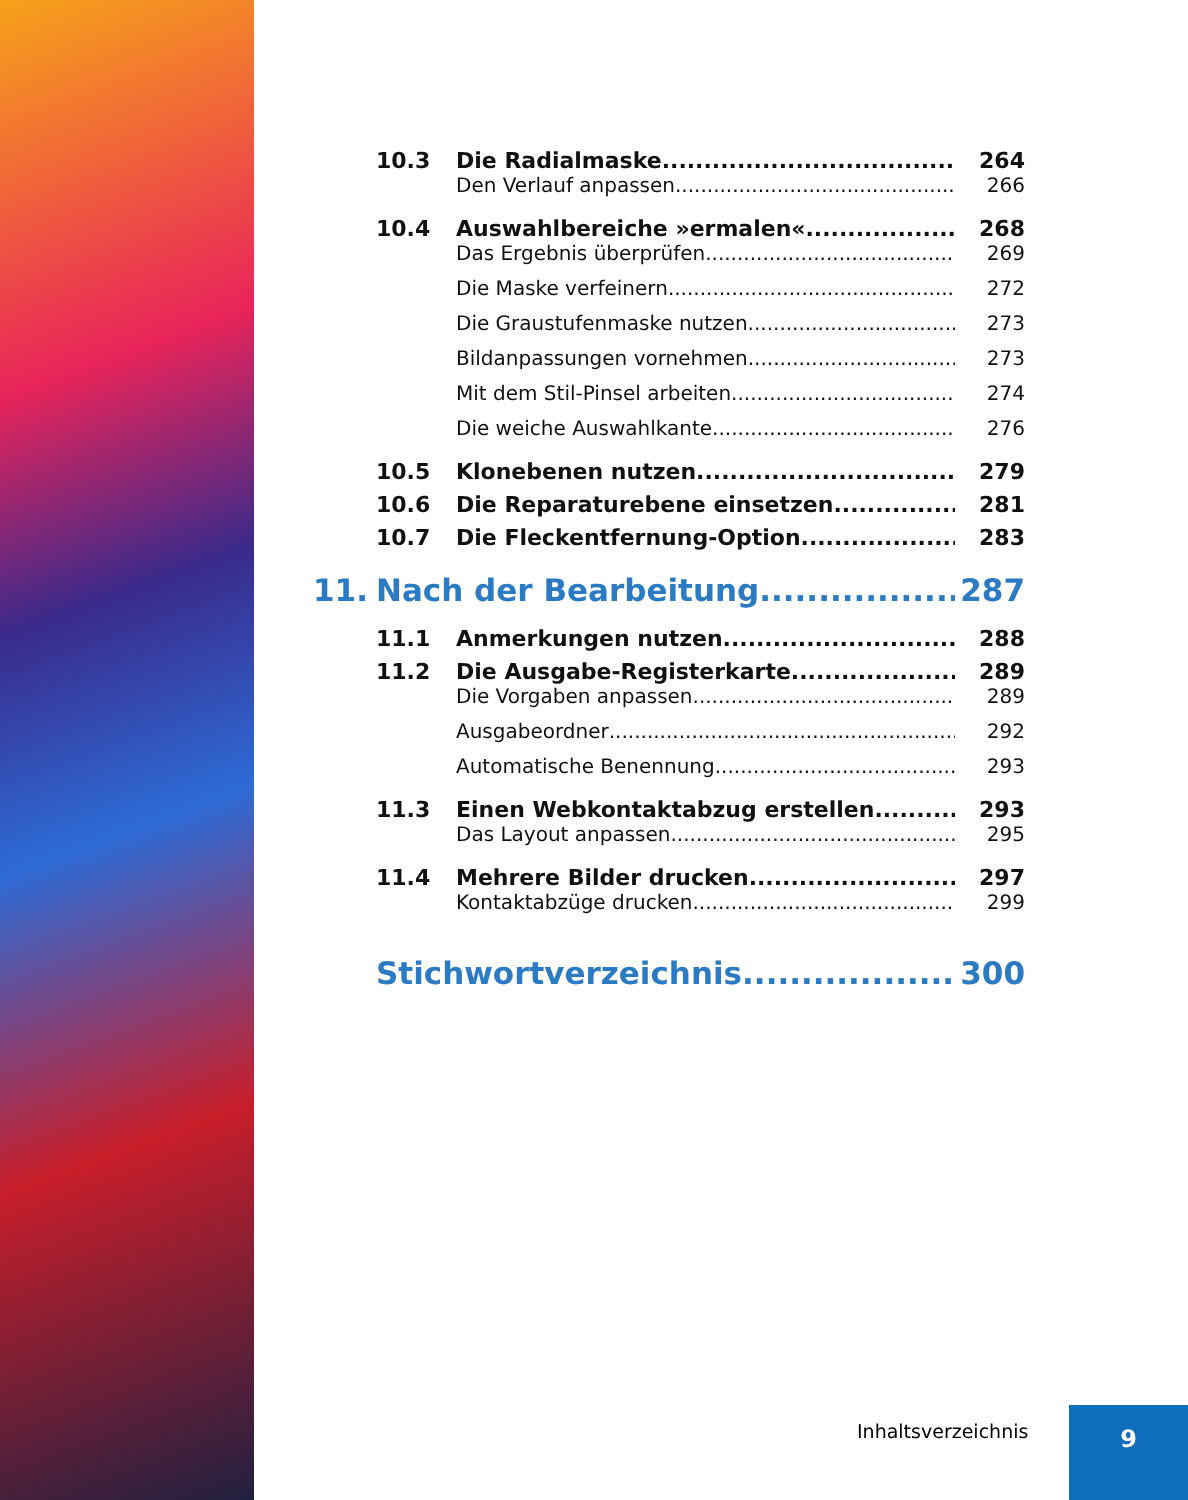10.3 Die Radialmaske 264
Den Verlauf anpassen 266
10.4 Auswahlbereiche »ermalen« 268
Das Ergebnis überprüfen 269
Die Maske verfeinern 272
Die Graustufenmaske nutzen 273
Bildanpassungen vornehmen 273
Mit dem Stil-Pinsel arbeiten 274
Die weiche Auswahlkante 276
10.5 Klonebenen nutzen 279
10.6 Die Reparaturebene einsetzen 281
10.7 Die Fleckentfernung-Option 283
11. Nach der Bearbeitung 287
11.1 Anmerkungen nutzen 288
11.2 Die Ausgabe-Registerkarte 289
Die Vorgaben anpassen 289
Ausgabeordner 292
Automatische Benennung 293
11.3 Einen Webkontaktabzug erstellen 293
Das Layout anpassen 295
11.4 Mehrere Bilder drucken 297
Kontaktabzüge drucken 299
Stichwortverzeichnis 300
Inhaltsverzeichnis 9